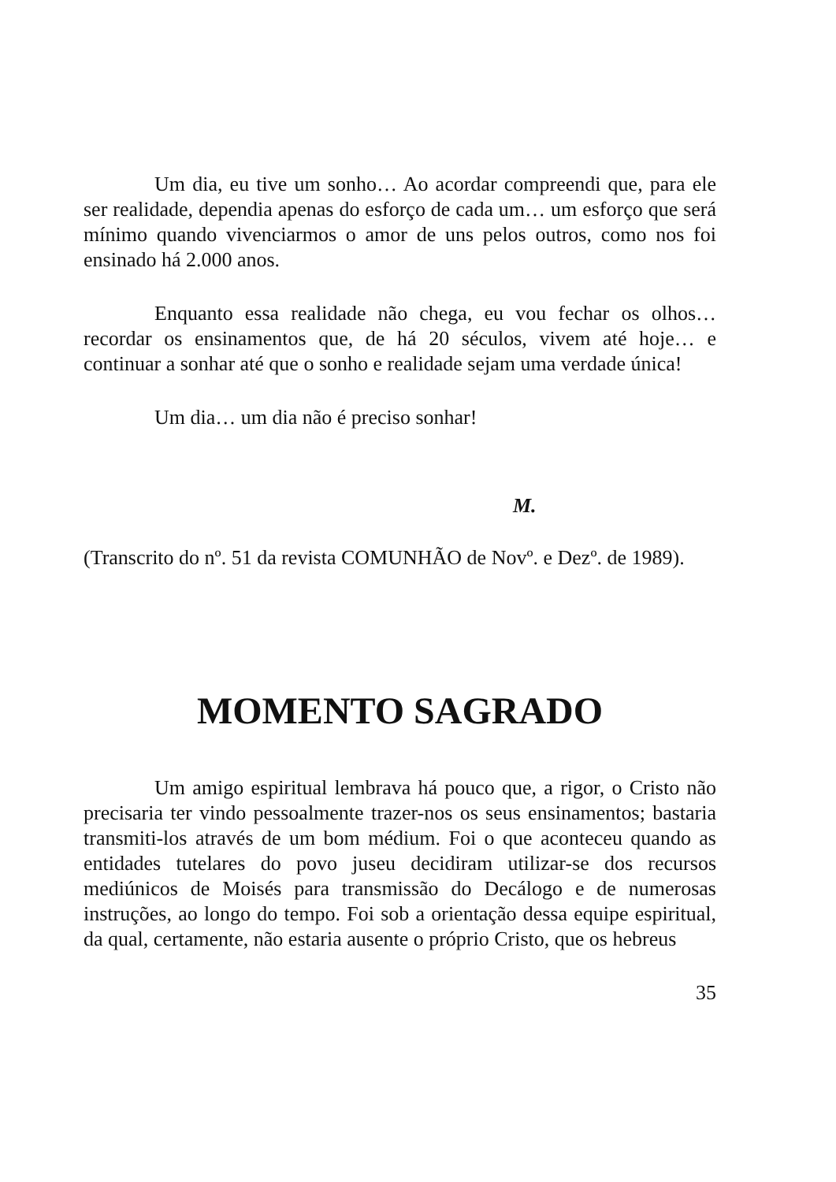Um dia, eu tive um sonho… Ao acordar compreendi que, para ele ser realidade, dependia apenas do esforço de cada um… um esforço que será mínimo quando vivenciarmos o amor de uns pelos outros, como nos foi ensinado há 2.000 anos.
Enquanto essa realidade não chega, eu vou fechar os olhos… recordar os ensinamentos que, de há 20 séculos, vivem até hoje… e continuar a sonhar até que o sonho e realidade sejam uma verdade única!
Um dia… um dia não é preciso sonhar!
M.
(Transcrito do nº. 51 da revista COMUNHÃO de Novº. e Dezº. de 1989).
MOMENTO SAGRADO
Um amigo espiritual lembrava há pouco que, a rigor, o Cristo não precisaria ter vindo pessoalmente trazer-nos os seus ensinamentos; bastaria transmiti-los através de um bom médium. Foi o que aconteceu quando as entidades tutelares do povo juseu decidiram utilizar-se dos recursos mediúnicos de Moisés para transmissão do Decálogo e de numerosas instruções, ao longo do tempo. Foi sob a orientação dessa equipe espiritual, da qual, certamente, não estaria ausente o próprio Cristo, que os hebreus
35